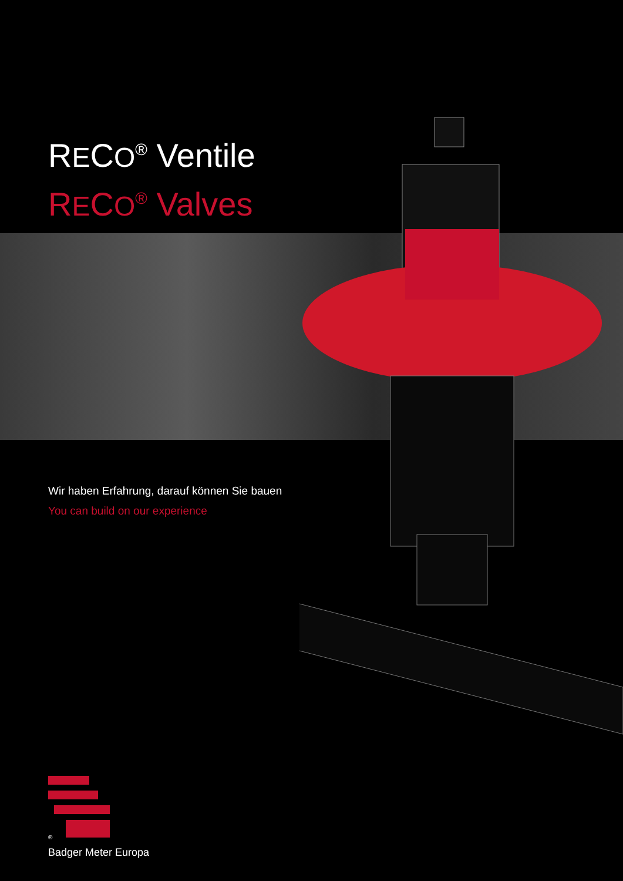RECO<sup>®</sup> Ventile
RECO<sup>®</sup> Valves
Wir haben Erfahrung, darauf können Sie bauen
You can build on our experience
®
Badger Meter Europa